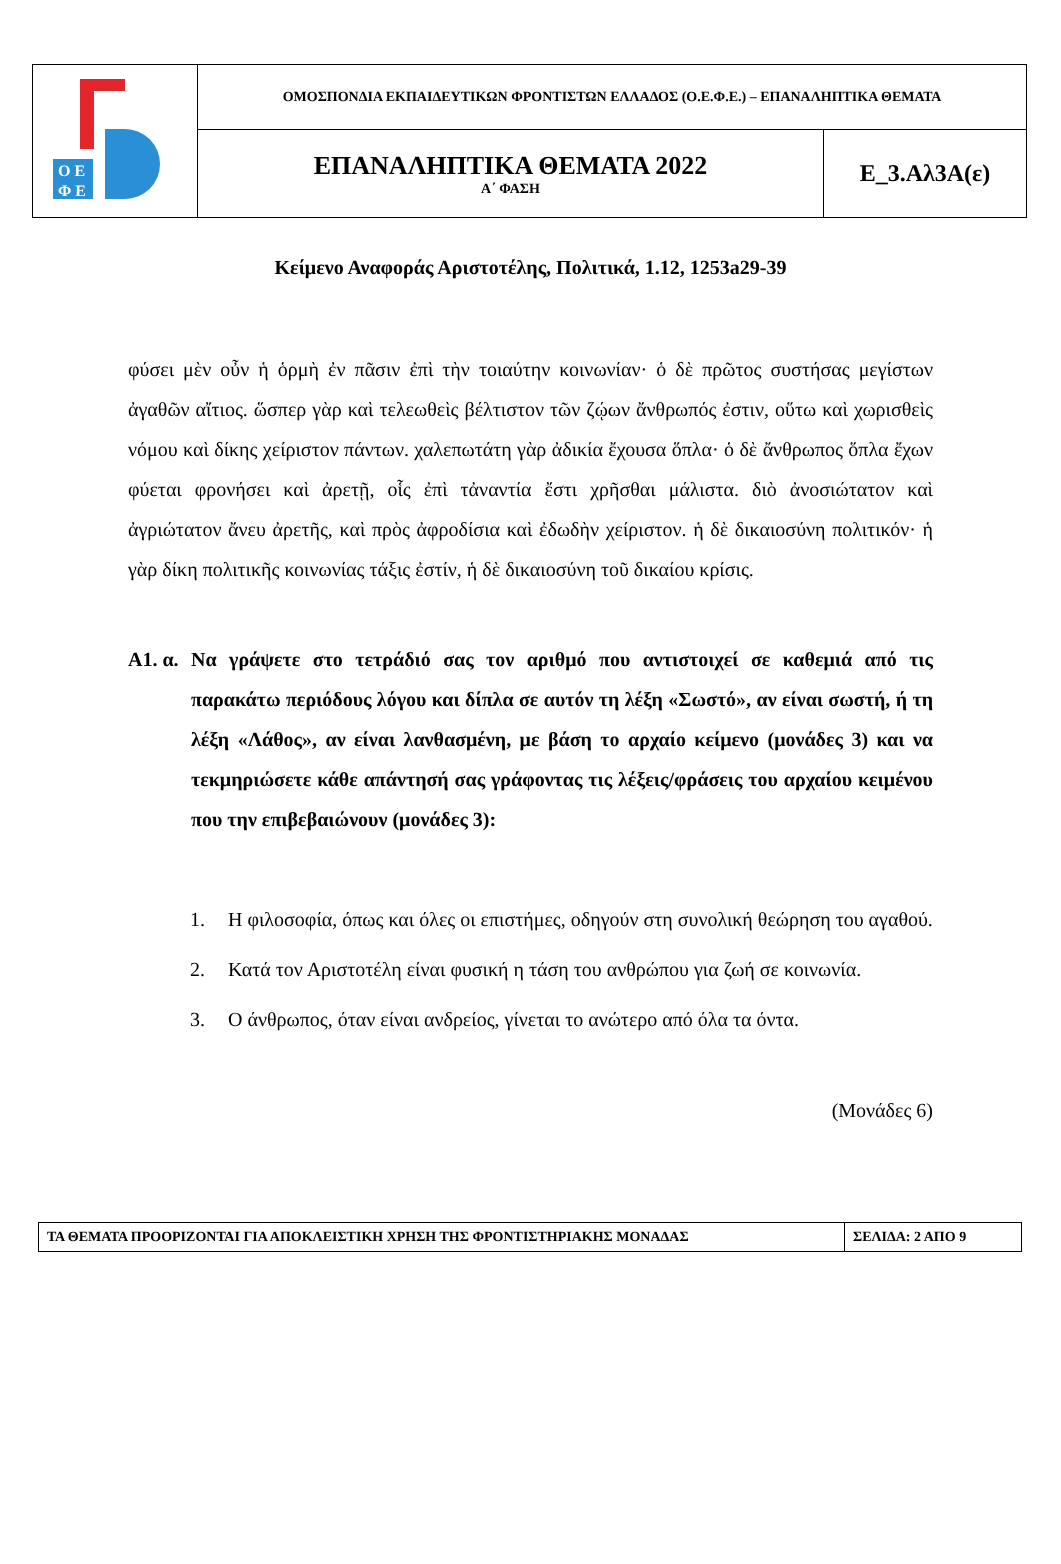| Ο Ε Φ Ε | ΟΜΟΣΠΟΝΔΙΑ ΕΚΠΑΙΔΕΥΤΙΚΩΝ ΦΡΟΝΤΙΣΤΩΝ ΕΛΛΑΔΟΣ (Ο.Ε.Φ.Ε.) – ΕΠΑΝΑΛΗΠΤΙΚΑ ΘΕΜΑΤΑ | |
| | ΕΠΑΝΑΛΗΠΤΙΚΑ ΘΕΜΑΤΑ 2022 Α΄ ΦΑΣΗ | Ε_3.Αλ3Α(ε) |
Κείμενο Αναφοράς Αριστοτέλης, Πολιτικά, 1.12, 1253a29-39
φύσει μὲν οὖν ἡ ὁρμὴ ἐν πᾶσιν ἐπὶ τὴν τοιαύτην κοινωνίαν· ὁ δὲ πρῶτος συστήσας μεγίστων ἀγαθῶν αἴτιος. ὥσπερ γὰρ καὶ τελεωθεὶς βέλτιστον τῶν ζῴων ἄνθρωπός ἐστιν, οὕτω καὶ χωρισθεὶς νόμου καὶ δίκης χείριστον πάντων. χαλεπωτάτη γὰρ ἀδικία ἔχουσα ὅπλα· ὁ δὲ ἄνθρωπος ὅπλα ἔχων φύεται φρονήσει καὶ ἀρετῇ, οἷς ἐπὶ τἀναντία ἔστι χρῆσθαι μάλιστα. διὸ ἀνοσιώτατον καὶ ἀγριώτατον ἄνευ ἀρετῆς, καὶ πρὸς ἀφροδίσια καὶ ἐδωδὴν χείριστον. ἡ δὲ δικαιοσύνη πολιτικόν· ἡ γὰρ δίκη πολιτικῆς κοινωνίας τάξις ἐστίν, ἡ δὲ δικαιοσύνη τοῦ δικαίου κρίσις.
Α1. α. Να γράψετε στο τετράδιό σας τον αριθμό που αντιστοιχεί σε καθεμιά από τις παρακάτω περιόδους λόγου και δίπλα σε αυτόν τη λέξη «Σωστό», αν είναι σωστή, ή τη λέξη «Λάθος», αν είναι λανθασμένη, με βάση το αρχαίο κείμενο (μονάδες 3) και να τεκμηριώσετε κάθε απάντησή σας γράφοντας τις λέξεις/φράσεις του αρχαίου κειμένου που την επιβεβαιώνουν (μονάδες 3):
1. Η φιλοσοφία, όπως και όλες οι επιστήμες, οδηγούν στη συνολική θεώρηση του αγαθού.
2. Κατά τον Αριστοτέλη είναι φυσική η τάση του ανθρώπου για ζωή σε κοινωνία.
3. Ο άνθρωπος, όταν είναι ανδρείος, γίνεται το ανώτερο από όλα τα όντα.
(Μονάδες 6)
| ΤΑ ΘΕΜΑΤΑ ΠΡΟΟΡΙΖΟΝΤΑΙ ΓΙΑ ΑΠΟΚΛΕΙΣΤΙΚΗ ΧΡΗΣΗ ΤΗΣ ΦΡΟΝΤΙΣΤΗΡΙΑΚΗΣ ΜΟΝΑΔΑΣ | ΣΕΛΙΔΑ: 2 ΑΠΟ 9 |